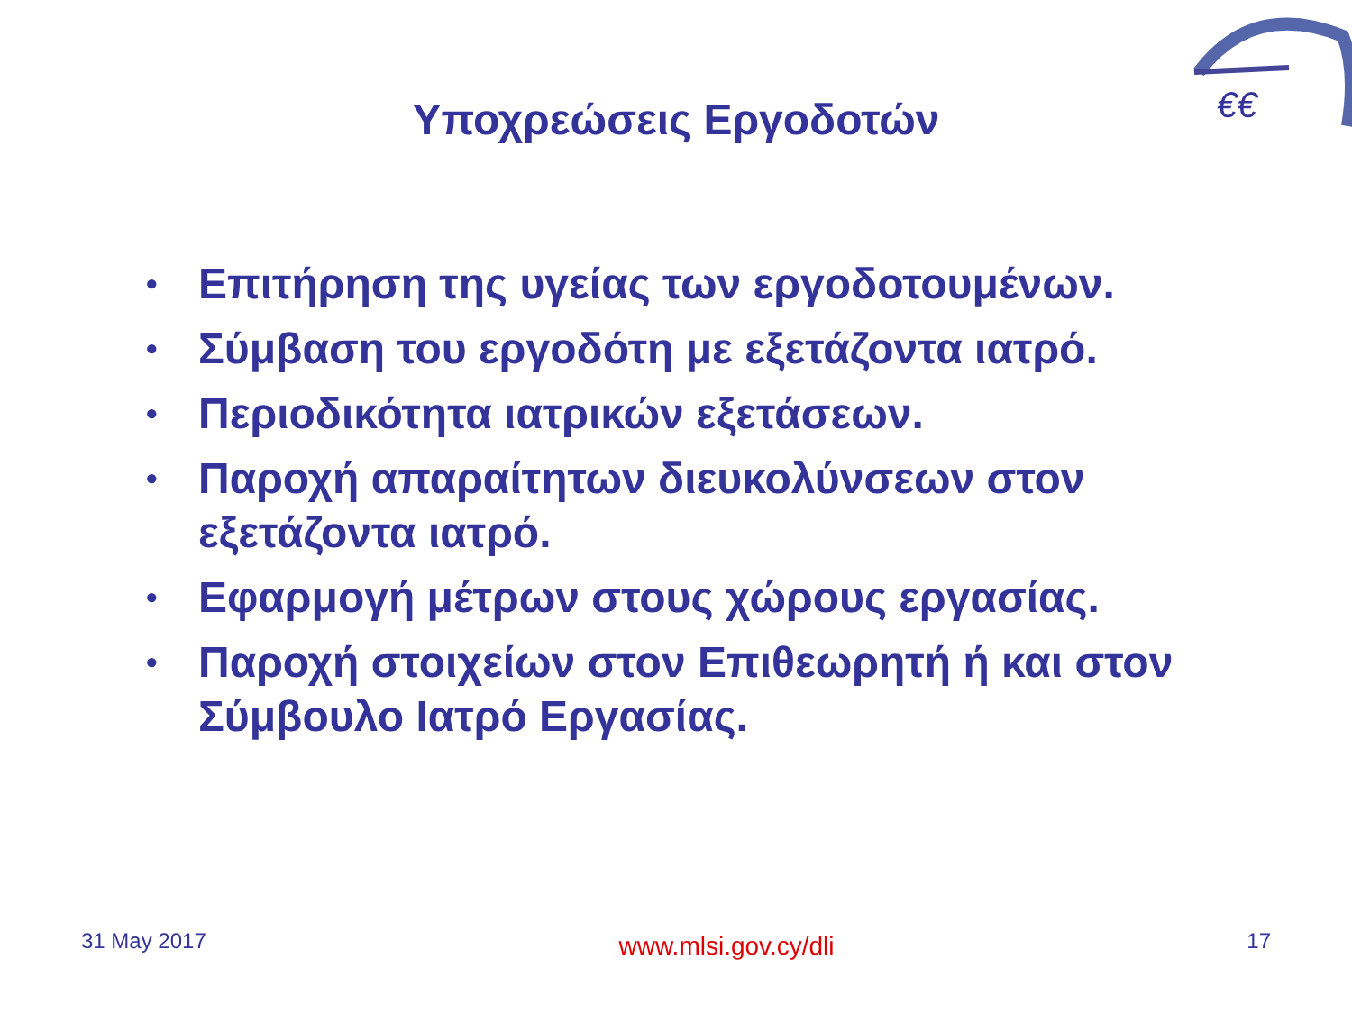€€
Υποχρεώσεις Εργοδοτών
• Επιτήρηση της υγείας των εργοδοτουμένων.
• Σύμβαση του εργοδότη με εξετάζοντα ιατρό.
• Περιοδικότητα ιατρικών εξετάσεων.
• Παροχή απαραίτητων διευκολύνσεων στον εξετάζοντα ιατρό.
• Εφαρμογή μέτρων στους χώρους εργασίας.
• Παροχή στοιχείων στον Επιθεωρητή ή και στον Σύμβουλο Ιατρό Εργασίας.
31 May 2017 www.mlsi.gov.cy/dli 17